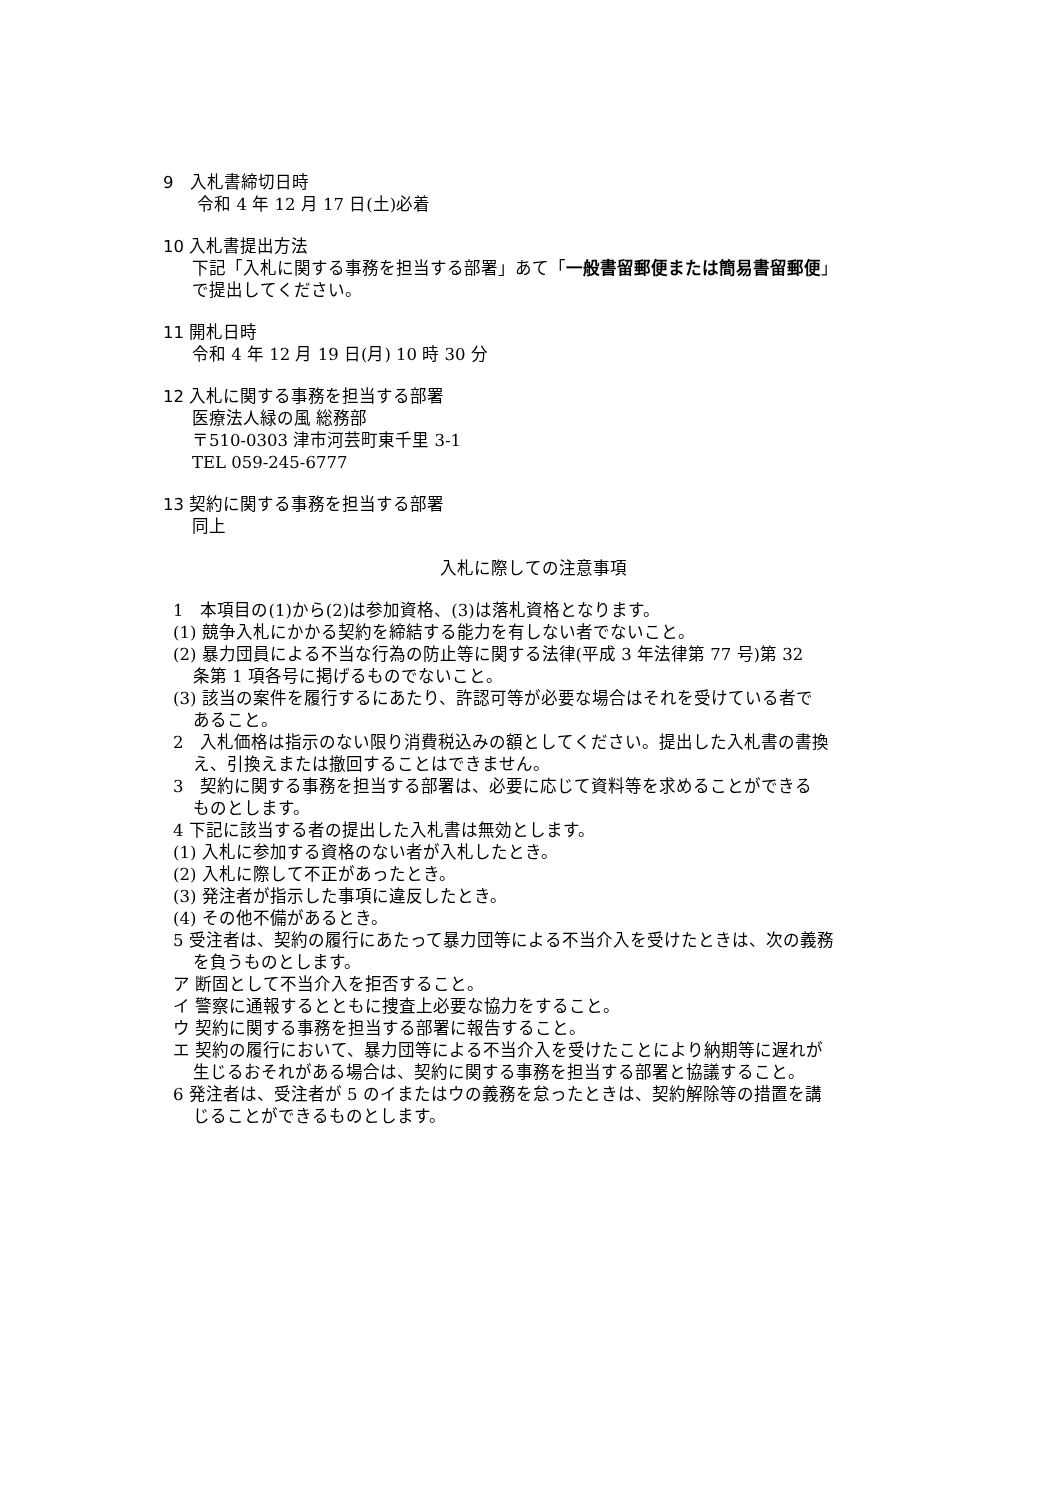9　入札書締切日時
令和 4 年 12 月 17 日(土)必着
10 入札書提出方法
下記「入札に関する事務を担当する部署」あて「一般書留郵便または簡易書留郵便」
で提出してください。
11 開札日時
令和 4 年 12 月 19 日(月) 10 時 30 分
12 入札に関する事務を担当する部署
医療法人緑の風 総務部
〒510-0303 津市河芸町東千里 3-1
TEL 059-245-6777
13 契約に関する事務を担当する部署
同上
入札に際しての注意事項
1　本項目の(1)から(2)は参加資格、(3)は落札資格となります。
(1) 競争入札にかかる契約を締結する能力を有しない者でないこと。
(2) 暴力団員による不当な行為の防止等に関する法律(平成 3 年法律第 77 号)第 32
条第 1 項各号に掲げるものでないこと。
(3) 該当の案件を履行するにあたり、許認可等が必要な場合はそれを受けている者で
あること。
2　入札価格は指示のない限り消費税込みの額としてください。提出した入札書の書換
え、引換えまたは撤回することはできません。
3　契約に関する事務を担当する部署は、必要に応じて資料等を求めることができる
ものとします。
4 下記に該当する者の提出した入札書は無効とします。
(1) 入札に参加する資格のない者が入札したとき。
(2) 入札に際して不正があったとき。
(3) 発注者が指示した事項に違反したとき。
(4) その他不備があるとき。
5 受注者は、契約の履行にあたって暴力団等による不当介入を受けたときは、次の義務
を負うものとします。
ア 断固として不当介入を拒否すること。
イ 警察に通報するとともに捜査上必要な協力をすること。
ウ 契約に関する事務を担当する部署に報告すること。
エ 契約の履行において、暴力団等による不当介入を受けたことにより納期等に遅れが
生じるおそれがある場合は、契約に関する事務を担当する部署と協議すること。
6 発注者は、受注者が 5 のイまたはウの義務を怠ったときは、契約解除等の措置を講
じることができるものとします。